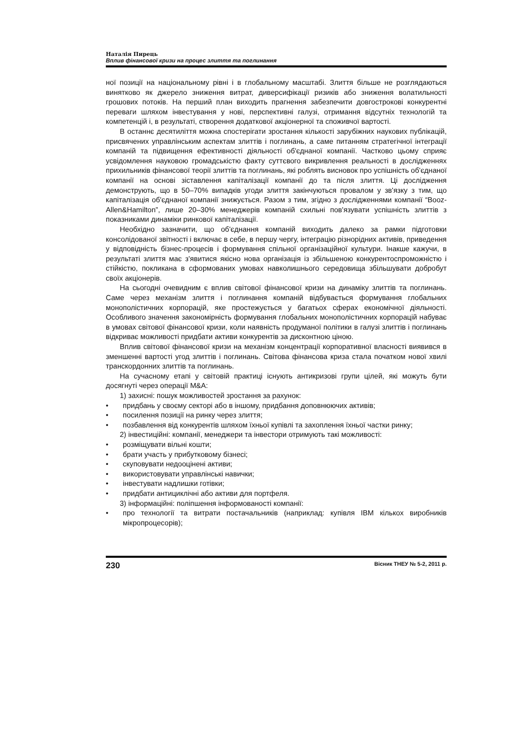Наталія Пирець
Вплив фінансової кризи на процес злиття та поглинання
ної позиції на національному рівні і в глобальному масштабі. Злиття більше не розглядаються винятково як джерело зниження витрат, диверсифікації ризиків або зниження волатильності грошових потоків. На перший план виходить прагнення забезпечити довгострокові конкурентні переваги шляхом інвестування у нові, перспективні галузі, отримання відсутніх технологій та компетенцій і, в результаті, створення додаткової акціонерної та споживчої вартості.
В останнє десятиліття можна спостерігати зростання кількості зарубіжних наукових публікацій, присвячених управлінським аспектам злиттів і поглинань, а саме питанням стратегічної інтеграції компаній та підвищення ефективності діяльності об'єднаної компанії. Частково цьому сприяє усвідомлення науковою громадськістю факту суттєвого викривлення реальності в дослідженнях прихильників фінансової теорії злиттів та поглинань, які роблять висновок про успішність об'єднаної компанії на основі зіставлення капіталізації компанії до та після злиття. Ці дослідження демонструють, що в 50–70% випадків угоди злиття закінчуються провалом у зв'язку з тим, що капіталізація об'єднаної компанії знижується. Разом з тим, згідно з дослідженнями компанії “Booz-Allen&Hamilton”, лише 20–30% менеджерів компаній схильні пов'язувати успішність злиттів з показниками динаміки ринкової капіталізації.
Необхідно зазначити, що об'єднання компаній виходить далеко за рамки підготовки консолідованої звітності і включає в себе, в першу чергу, інтеграцію різнорідних активів, приведення у відповідність бізнес-процесів і формування спільної організаційної культури. Інакше кажучи, в результаті злиття має з'явитися якісно нова організація із збільшеною конкурентоспроможністю і стійкістю, покликана в сформованих умовах навколишнього середовища збільшувати добробут своїх акціонерів.
На сьогодні очевидним є вплив світової фінансової кризи на динаміку злиттів та поглинань. Саме через механізм злиття і поглинання компаній відбувається формування глобальних монополістичних корпорацій, яке простежується у багатьох сферах економічної діяльності. Особливого значення закономірність формування глобальних монополістичних корпорацій набуває в умовах світової фінансової кризи, коли наявність продуманої політики в галузі злиттів і поглинань відкриває можливості придбати активи конкурентів за дисконтною ціною.
Вплив світової фінансової кризи на механізм концентрації корпоративної власності виявився в зменшенні вартості угод злиттів і поглинань. Світова фінансова криза стала початком нової хвилі транскордонних злиттів та поглинань.
На сучасному етапі у світовій практиці існують антикризові групи цілей, які можуть бути досягнуті через операції M&A:
1) захисні: пошук можливостей зростання за рахунок:
• придбань у своєму секторі або в іншому, придбання доповнюючих активів;
• посилення позиції на ринку через злиття;
• позбавлення від конкурентів шляхом їхньої купівлі та захоплення їхньої частки ринку;
2) інвестиційні: компанії, менеджери та інвестори отримують такі можливості:
• розміщувати вільні кошти;
• брати участь у прибутковому бізнесі;
• скуповувати недооцінені активи;
• використовувати управлінські навички;
• інвестувати надлишки готівки;
• придбати антициклічні або активи для портфеля.
3) інформаційні: поліпшення інформованості компанії:
• про технології та витрати постачальників (наприклад: купівля IBM кількох виробників мікропроцесорів);
230 Вісник ТНЕУ № 5-2, 2011 р.